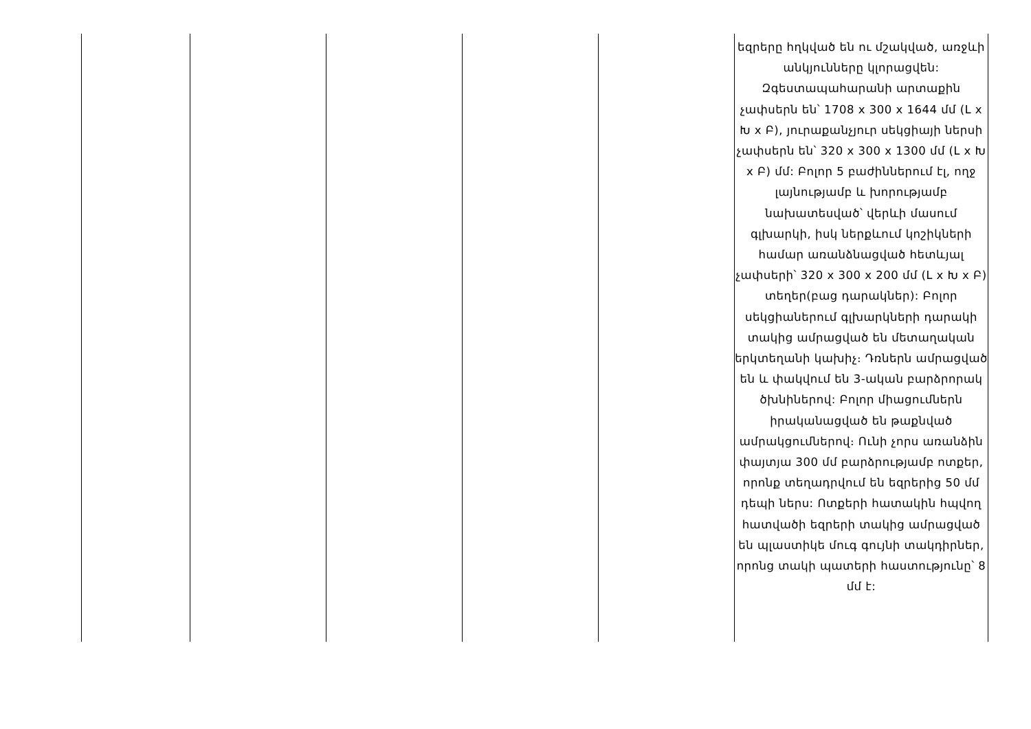| | | | | | եզրերը հղկված են ու մշակված, առջևի անկյունները կլորացվեն: Զգեստապահարանի արտաքին չափսերն են՝ 1708 x 300 x 1644 մմ (Լ x Խ x Բ), յուրաքանչյուր սեկցիայի ներսի չափսերն են՝ 320 x 300 x 1300 մմ (Լ x Խ x Բ) մմ: Բոլոր 5 բաժիններում էլ, ողջ լայնությամբ և խորությամբ նախատեսված՝ վերևի մասում գլխարկի, իսկ ներքևում կոշիկների համար առանձնացված հետևյալ չափսերի՝ 320 x 300 x 200 մմ (Լ x Խ x Բ) տեղեր(բաց դարակներ): Բոլոր սեկցիաներում գլխարկների դարակի տակից ամրացված են մետաղական երկտեղանի կախիչ։ Դռներն ամրացված են և փակվում են 3-ական բարձրորակ ծխնիներով: Բոլոր միացումներն իրականացված են թաքնված ամրակցումներով։ Ունի չորս առանձին փայտյա 300 մմ բարձրությամբ ոտքեր, որոնք տեղադրվում են եզրերից 50 մմ դեպի ներս: Ոտքերի հատակին հպվող հատվածի եզրերի տակից ամրացված են պլաստիկե մուգ գույնի տակդիրներ, որոնց տակի պատերի հաստությունը՝ 8 մմ է: |